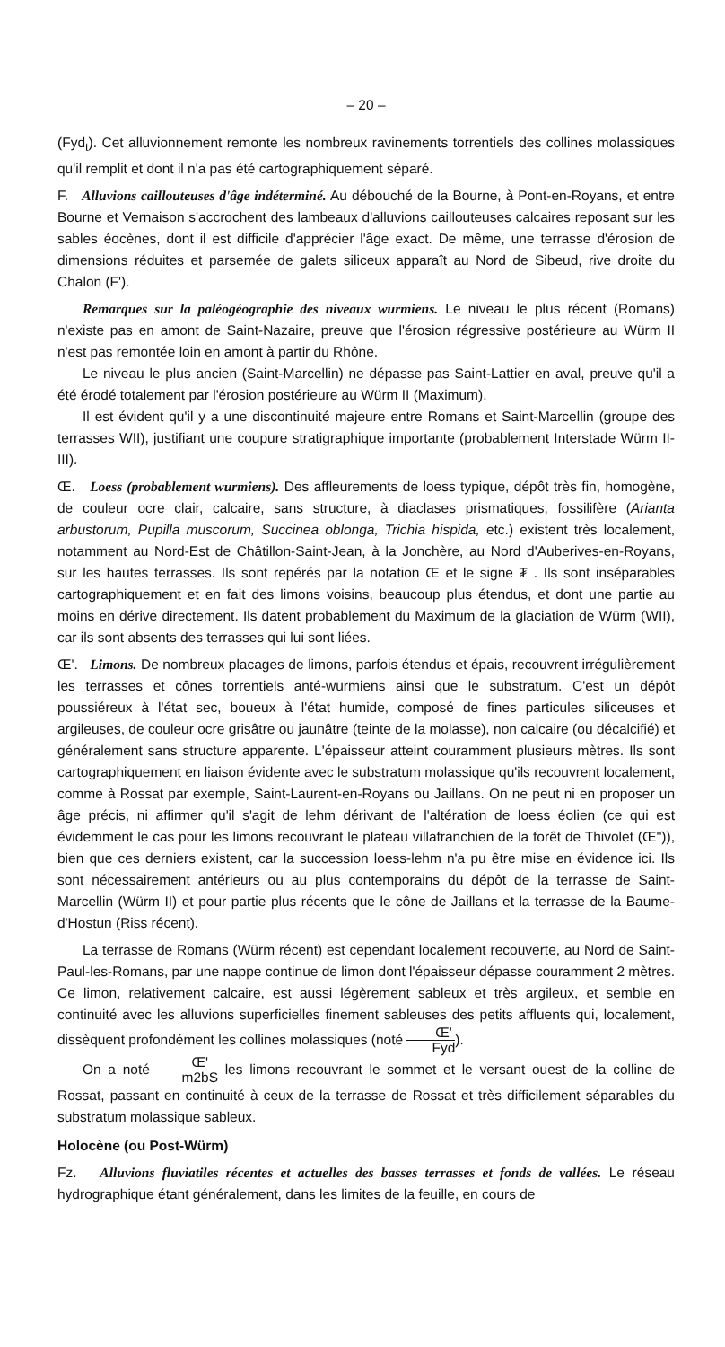– 20 –
(Fyd<sub>t</sub>). Cet alluvionnement remonte les nombreux ravinements torrentiels des collines molassiques qu'il remplit et dont il n'a pas été cartographiquement séparé.
F. Alluvions caillouteuses d'âge indéterminé. Au débouché de la Bourne, à Pont-en-Royans, et entre Bourne et Vernaison s'accrochent des lambeaux d'alluvions caillouteuses calcaires reposant sur les sables éocènes, dont il est difficile d'apprécier l'âge exact. De même, une terrasse d'érosion de dimensions réduites et parsemée de galets siliceux apparaît au Nord de Sibeud, rive droite du Chalon (F').
Remarques sur la paléogéographie des niveaux wurmiens. Le niveau le plus récent (Romans) n'existe pas en amont de Saint-Nazaire, preuve que l'érosion régressive postérieure au Würm II n'est pas remontée loin en amont à partir du Rhône.
Le niveau le plus ancien (Saint-Marcellin) ne dépasse pas Saint-Lattier en aval, preuve qu'il a été érodé totalement par l'érosion postérieure au Würm II (Maximum).
Il est évident qu'il y a une discontinuité majeure entre Romans et Saint-Marcellin (groupe des terrasses WII), justifiant une coupure stratigraphique importante (probablement Interstade Würm II-III).
Œ. Loess (probablement wurmiens). Des affleurements de loess typique, dépôt très fin, homogène, de couleur ocre clair, calcaire, sans structure, à diaclases prismatiques, fossilifère (Arianta arbustorum, Pupilla muscorum, Succinea oblonga, Trichia hispida, etc.) existent très localement, notamment au Nord-Est de Châtillon-Saint-Jean, à la Jonchère, au Nord d'Auberives-en-Royans, sur les hautes terrasses. Ils sont repérés par la notation Œ et le signe ₮ . Ils sont inséparables cartographiquement et en fait des limons voisins, beaucoup plus étendus, et dont une partie au moins en dérive directement. Ils datent probablement du Maximum de la glaciation de Würm (WII), car ils sont absents des terrasses qui lui sont liées.
Œ'. Limons. De nombreux placages de limons, parfois étendus et épais, recouvrent irrégulièrement les terrasses et cônes torrentiels anté-wurmiens ainsi que le substratum. C'est un dépôt poussiéreux à l'état sec, boueux à l'état humide, composé de fines particules siliceuses et argileuses, de couleur ocre grisâtre ou jaunâtre (teinte de la molasse), non calcaire (ou décalcifié) et généralement sans structure apparente. L'épaisseur atteint couramment plusieurs mètres. Ils sont cartographiquement en liaison évidente avec le substratum molassique qu'ils recouvrent localement, comme à Rossat par exemple, Saint-Laurent-en-Royans ou Jaillans. On ne peut ni en proposer un âge précis, ni affirmer qu'il s'agit de lehm dérivant de l'altération de loess éolien (ce qui est évidemment le cas pour les limons recouvrant le plateau villafranchien de la forêt de Thivolet (Œ'')), bien que ces derniers existent, car la succession loess-lehm n'a pu être mise en évidence ici. Ils sont nécessairement antérieurs ou au plus contemporains du dépôt de la terrasse de Saint-Marcellin (Würm II) et pour partie plus récents que le cône de Jaillans et la terrasse de la Baume-d'Hostun (Riss récent).
La terrasse de Romans (Würm récent) est cependant localement recouverte, au Nord de Saint-Paul-les-Romans, par une nappe continue de limon dont l'épaisseur dépasse couramment 2 mètres. Ce limon, relativement calcaire, est aussi légèrement sableux et très argileux, et semble en continuité avec les alluvions superficielles finement sableuses des petits affluents qui, localement, dissèquent profondément les collines molassiques (noté Œ' Fyd).
On a noté Œ' m2bS les limons recouvrant le sommet et le versant ouest de la colline de Rossat, passant en continuité à ceux de la terrasse de Rossat et très difficilement séparables du substratum molassique sableux.
Holocène (ou Post-Würm)
Fz. Alluvions fluviatiles récentes et actuelles des basses terrasses et fonds de vallées. Le réseau hydrographique étant généralement, dans les limites de la feuille, en cours de